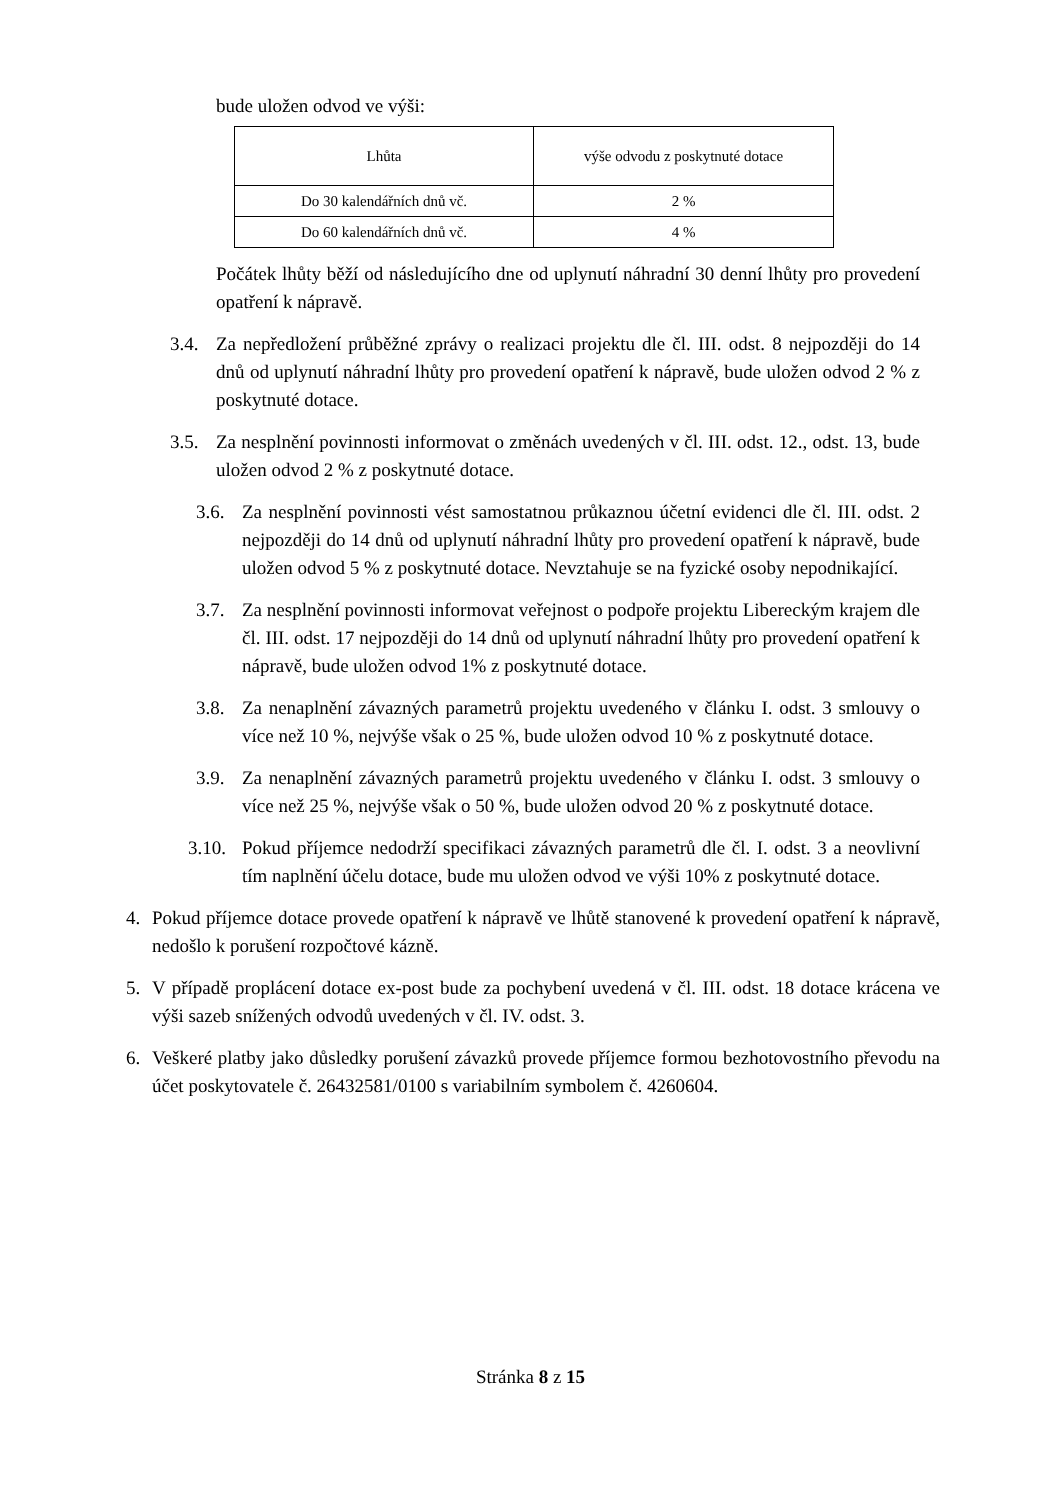bude uložen odvod ve výši:
| Lhůta | výše odvodu z poskytnuté dotace |
| --- | --- |
| Do 30 kalendářních dnů vč. | 2 % |
| Do 60 kalendářních dnů vč. | 4 % |
Počátek lhůty běží od následujícího dne od uplynutí náhradní 30 denní lhůty pro provedení opatření k nápravě.
3.4. Za nepředložení průběžné zprávy o realizaci projektu dle čl. III. odst. 8 nejpozději do 14 dnů od uplynutí náhradní lhůty pro provedení opatření k nápravě, bude uložen odvod 2 % z poskytnuté dotace.
3.5. Za nesplnění povinnosti informovat o změnách uvedených v čl. III. odst. 12., odst. 13, bude uložen odvod 2 % z poskytnuté dotace.
3.6. Za nesplnění povinnosti vést samostatnou průkaznou účetní evidenci dle čl. III. odst. 2 nejpozději do 14 dnů od uplynutí náhradní lhůty pro provedení opatření k nápravě, bude uložen odvod 5 % z poskytnuté dotace. Nevztahuje se na fyzické osoby nepodnikající.
3.7. Za nesplnění povinnosti informovat veřejnost o podpoře projektu Libereckým krajem dle čl. III. odst. 17 nejpozději do 14 dnů od uplynutí náhradní lhůty pro provedení opatření k nápravě, bude uložen odvod 1% z poskytnuté dotace.
3.8. Za nenaplnění závazných parametrů projektu uvedeného v článku I. odst. 3 smlouvy o více než 10 %, nejvýše však o 25 %, bude uložen odvod 10 % z poskytnuté dotace.
3.9. Za nenaplnění závazných parametrů projektu uvedeného v článku I. odst. 3 smlouvy o více než 25 %, nejvýše však o 50 %, bude uložen odvod 20 % z poskytnuté dotace.
3.10. Pokud příjemce nedodrží specifikaci závazných parametrů dle čl. I. odst. 3 a neovlivní tím naplnění účelu dotace, bude mu uložen odvod ve výši 10% z poskytnuté dotace.
4. Pokud příjemce dotace provede opatření k nápravě ve lhůtě stanovené k provedení opatření k nápravě, nedošlo k porušení rozpočtové kázně.
5. V případě proplácení dotace ex-post bude za pochybení uvedená v čl. III. odst. 18 dotace krácena ve výši sazeb snížených odvodů uvedených v čl. IV. odst. 3.
6. Veškeré platby jako důsledky porušení závazků provede příjemce formou bezhotovostního převodu na účet poskytovatele č. 26432581/0100 s variabilním symbolem č. 4260604.
Stránka 8 z 15